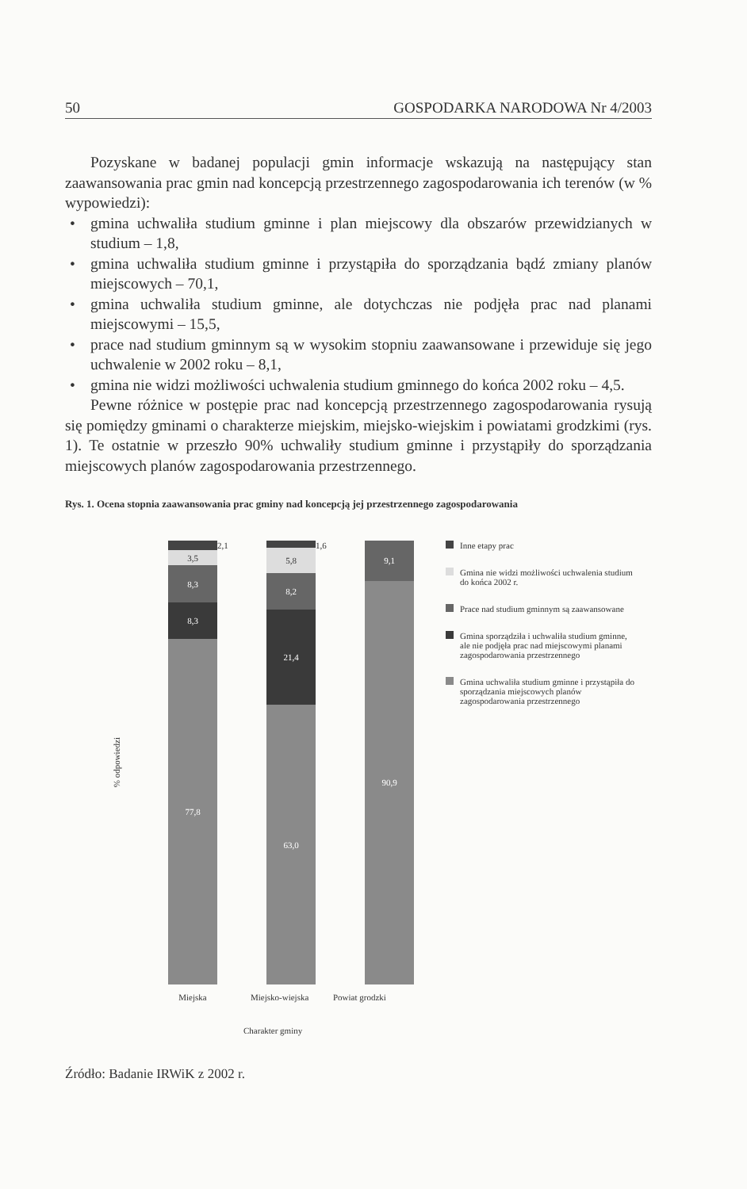50 GOSPODARKA NARODOWA Nr 4/2003
Pozyskane w badanej populacji gmin informacje wskazują na następujący stan zaawansowania prac gmin nad koncepcją przestrzennego zagospodarowania ich terenów (w % wypowiedzi):
• gmina uchwaliła studium gminne i plan miejscowy dla obszarów przewidzianych w studium – 1,8,
• gmina uchwaliła studium gminne i przystąpiła do sporządzania bądź zmiany planów miejscowych – 70,1,
• gmina uchwaliła studium gminne, ale dotychczas nie podjęła prac nad planami miejscowymi – 15,5,
• prace nad studium gminnym są w wysokim stopniu zaawansowane i przewiduje się jego uchwalenie w 2002 roku – 8,1,
• gmina nie widzi możliwości uchwalenia studium gminnego do końca 2002 roku – 4,5.
Pewne różnice w postępie prac nad koncepcją przestrzennego zagospodarowania rysują się pomiędzy gminami o charakterze miejskim, miejsko-wiejskim i powiatami grodzkimi (rys. 1). Te ostatnie w przeszło 90% uchwaliły studium gminne i przystąpiły do sporządzania miejscowych planów zagospodarowania przestrzennego.
Rys. 1. Ocena stopnia zaawansowania prac gminy nad koncepcją jej przestrzennego zagospodarowania
% odpowiedzi
3,5
8,3
8,3
77,8
2,1
5,8
8,2
21,4
63,0
1,6
9,1
90,9
Inne etapy prac
Gmina nie widzi możliwości uchwalenia studium do końca 2002 r.
Prace nad studium gminnym są zaawansowane
Gmina sporządziła i uchwaliła studium gminne, ale nie podjęła prac nad miejscowymi planami zagospodarowania przestrzennego
Gmina uchwaliła studium gminne i przystąpiła do sporządzania miejscowych planów zagospodarowania przestrzennego
Miejska Miejsko-wiejska Powiat grodzki
Charakter gminy
Źródło: Badanie IRWiK z 2002 r.